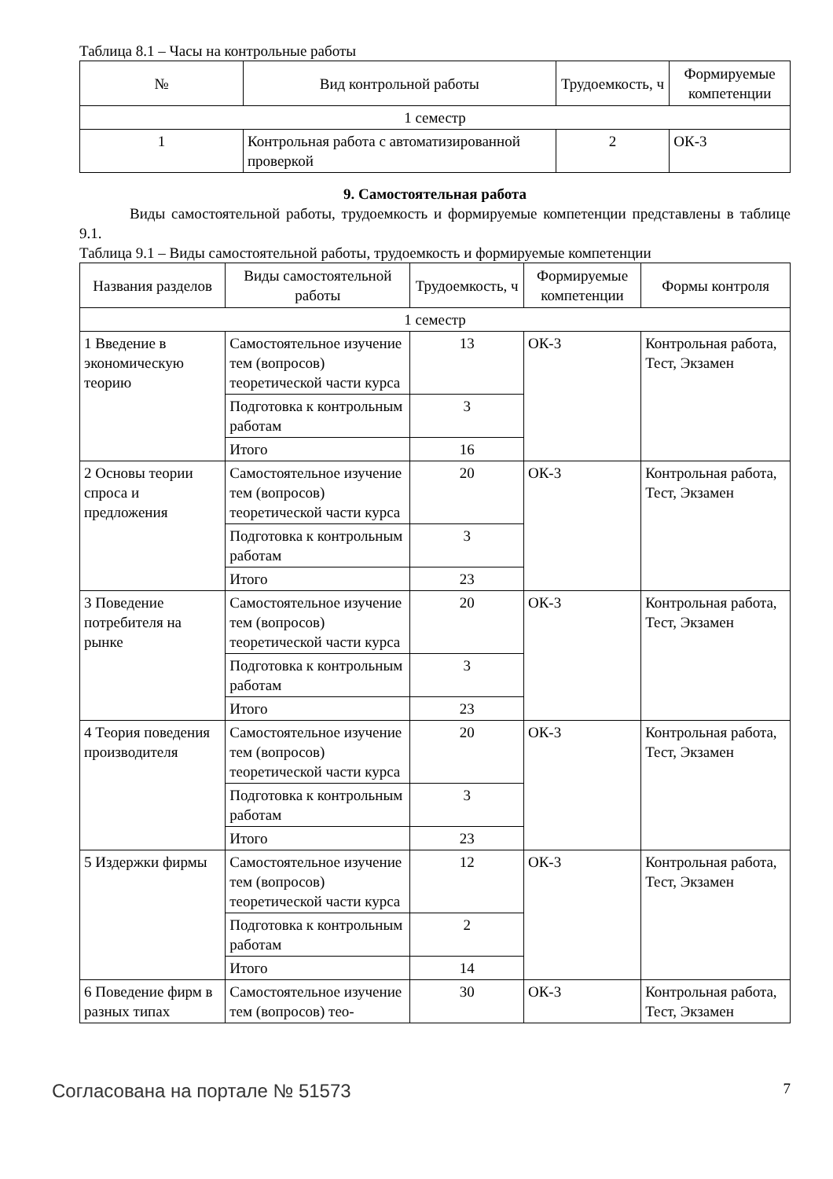Таблица 8.1 – Часы на контрольные работы
| № | Вид контрольной работы | Трудоемкость, ч | Формируемые компетенции |
| --- | --- | --- | --- |
| 1 семестр | | | |
| 1 | Контрольная работа с автоматизированной проверкой | 2 | ОК-3 |
9. Самостоятельная работа
Виды самостоятельной работы, трудоемкость и формируемые компетенции представлены в таблице 9.1.
Таблица 9.1 – Виды самостоятельной работы, трудоемкость и формируемые компетенции
| Названия разделов | Виды самостоятельной работы | Трудоемкость, ч | Формируемые компетенции | Формы контроля |
| --- | --- | --- | --- | --- |
| 1 семестр | | | | |
| 1 Введение в экономическую теорию | Самостоятельное изучение тем (вопросов) теоретической части курса | 13 | ОК-3 | Контрольная работа, Тест, Экзамен |
| | Подготовка к контрольным работам | 3 | | |
| | Итого | 16 | | |
| 2 Основы теории спроса и предложения | Самостоятельное изучение тем (вопросов) теоретической части курса | 20 | ОК-3 | Контрольная работа, Тест, Экзамен |
| | Подготовка к контрольным работам | 3 | | |
| | Итого | 23 | | |
| 3 Поведение потребителя на рынке | Самостоятельное изучение тем (вопросов) теоретической части курса | 20 | ОК-3 | Контрольная работа, Тест, Экзамен |
| | Подготовка к контрольным работам | 3 | | |
| | Итого | 23 | | |
| 4 Теория поведения производителя | Самостоятельное изучение тем (вопросов) теоретической части курса | 20 | ОК-3 | Контрольная работа, Тест, Экзамен |
| | Подготовка к контрольным работам | 3 | | |
| | Итого | 23 | | |
| 5 Издержки фирмы | Самостоятельное изучение тем (вопросов) теоретической части курса | 12 | ОК-3 | Контрольная работа, Тест, Экзамен |
| | Подготовка к контрольным работам | 2 | | |
| | Итого | 14 | | |
| 6 Поведение фирм в разных типах | Самостоятельное изучение тем (вопросов) тео- | 30 | ОК-3 | Контрольная работа, Тест, Экзамен |
Согласована на портале № 51573 7